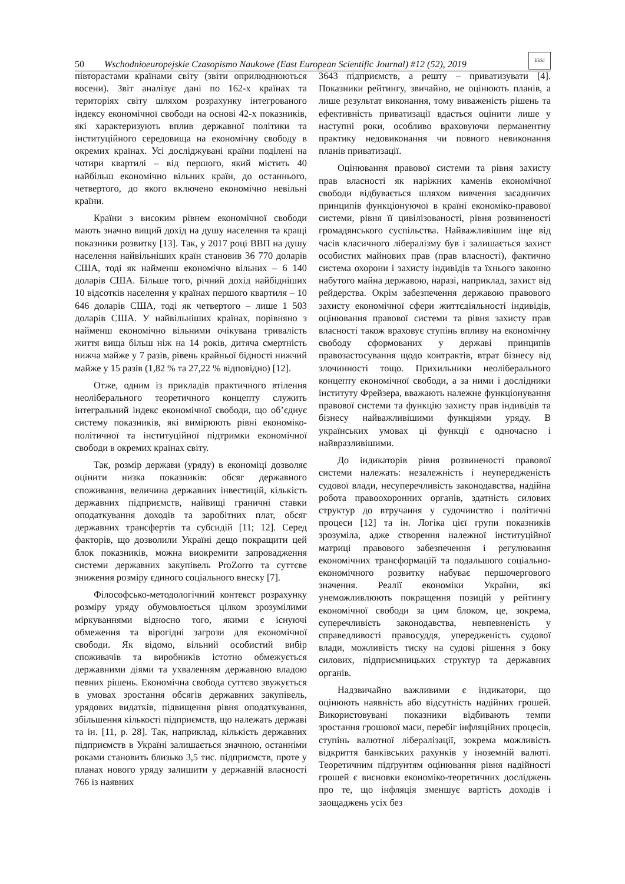50 Wschodnioeuropejskie Czasopismo Naukowe (East European Scientific Journal) #12 (52), 2019 EESJ
півторастами країнами світу (звіти оприлюднюються восени). Звіт аналізує дані по 162-х країнах та територіях світу шляхом розрахунку інтегрованого індексу економічної свободи на основі 42-х показників, які характеризують вплив державної політики та інституційного середовища на економічну свободу в окремих країнах. Усі досліджувані країни поділені на чотири квартилі – від першого, який містить 40 найбільш економічно вільних країн, до останнього, четвертого, до якого включено економічно невільні країни.
Країни з високим рівнем економічної свободи мають значно вищий дохід на душу населення та кращі показники розвитку [13]. Так, у 2017 році ВВП на душу населення найвільніших країн становив 36 770 доларів США, тоді як найменш економічно вільних – 6 140 доларів США. Більше того, річний дохід найбідніших 10 відсотків населення у країнах першого квартиля – 10 646 доларів США, тоді як четвертого – лише 1 503 доларів США. У найвільніших країнах, порівняно з найменш економічно вільними очікувана тривалість життя вища більш ніж на 14 років, дитяча смертність нижча майже у 7 разів, рівень крайньої бідності нижчий майже у 15 разів (1,82 % та 27,22 % відповідно) [12].
Отже, одним із прикладів практичного втілення неоліберального теоретичного концепту служить інтегральний індекс економічної свободи, що об’єднує систему показників, які вимірюють рівні економіко-політичної та інституційної підтримки економічної свободи в окремих країнах світу.
Так, розмір держави (уряду) в економіці дозволяє оцінити низка показників: обсяг державного споживання, величина державних інвестицій, кількість державних підприємств, найвищі граничні ставки оподаткування доходів та заробітних плат, обсяг державних трансфертів та субсидій [11; 12]. Серед факторів, що дозволили Україні дещо покращити цей блок показників, можна виокремити запровадження системи державних закупівель ProZorro та суттєве зниження розміру єдиного соціального внеску [7].
Філософсько-методологічний контекст розрахунку розміру уряду обумовлюється цілком зрозумілими міркуваннями відносно того, якими є існуючі обмеження та вірогідні загрози для економічної свободи. Як відомо, вільний особистий вибір споживачів та виробників істотно обмежується державними діями та ухваленням державною владою певних рішень. Економічна свобода суттєво звужується в умовах зростання обсягів державних закупівель, урядових видатків, підвищення рівня оподаткування, збільшення кількості підприємств, що належать державі та ін. [11, p. 28]. Так, наприклад, кількість державних підприємств в Україні залишається значною, останніми роками становить близько 3,5 тис. підприємств, проте у планах нового уряду залишити у державній власності 766 із наявних
3643 підприємств, а решту – приватизувати [4]. Показники рейтингу, звичайно, не оцінюють планів, а лише результат виконання, тому виваженість рішень та ефективність приватизації вдасться оцінити лише у наступні роки, особливо враховуючи перманентну практику недовиконання чи повного невиконання планів приватизації.
Оцінювання правової системи та рівня захисту прав власності як наріжних каменів економічної свободи відбувається шляхом вивчення засадничих принципів функціонуючої в країні економіко-правової системи, рівня її цивілізованості, рівня розвиненості громадянського суспільства. Найважливішим іще від часів класичного лібералізму був і залишається захист особистих майнових прав (прав власності), фактично система охорони і захисту індивідів та їхнього законно набутого майна державою, наразі, наприклад, захист від рейдерства. Окрім забезпечення державою правового захисту економічної сфери життєдіяльності індивідів, оцінювання правової системи та рівня захисту прав власності також враховує ступінь впливу на економічну свободу сформованих у державі принципів правозастосування щодо контрактів, втрат бізнесу від злочинності тощо. Прихильники неоліберального концепту економічної свободи, а за ними і дослідники інституту Фрейзера, вважають належне функціонування правової системи та функцію захисту прав індивідів та бізнесу найважливішими функціями уряду. В українських умовах ці функції є одночасно і найвразливішими.
До індикаторів рівня розвиненості правової системи належать: незалежність і неупередженість судової влади, несуперечливість законодавства, надійна робота правоохоронних органів, здатність силових структур до втручання у судочинство і політичні процеси [12] та ін. Логіка цієї групи показників зрозуміла, адже створення належної інституційної матриці правового забезпечення і регулювання економічних трансформацій та подальшого соціально-економічного розвитку набуває першочергового значення. Реалії економіки України, які унеможливлюють покращення позицій у рейтингу економічної свободи за цим блоком, це, зокрема, суперечливість законодавства, невпевненість у справедливості правосуддя, упередженість судової влади, можливість тиску на судові рішення з боку силових, підприємницьких структур та державних органів.
Надзвичайно важливими є індикатори, що оцінюють наявність або відсутність надійних грошей. Використовувані показники відбивають темпи зростання грошової маси, перебіг інфляційних процесів, ступінь валютної лібералізації, зокрема можливість відкриття банківських рахунків у іноземній валюті. Теоретичним підґрунтям оцінювання рівня надійності грошей є висновки економіко-теоретичних досліджень про те, що інфляція зменшує вартість доходів і заощаджень усіх без